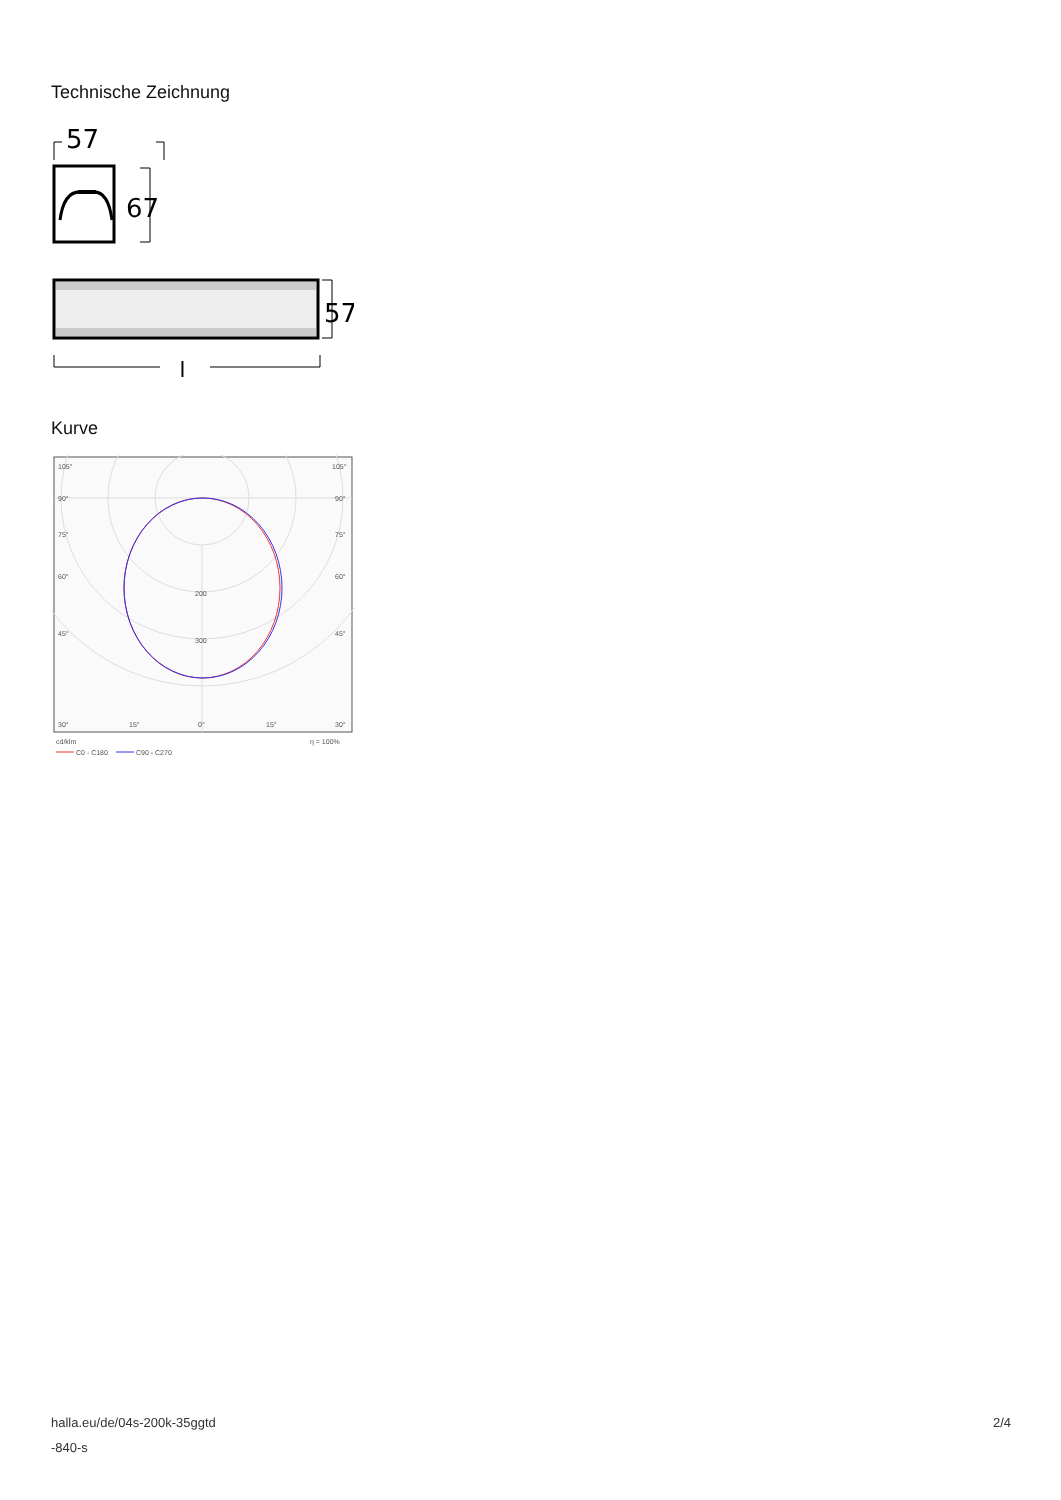Technische Zeichnung
57
67
57
l
Kurve
105°
105°
90°
90°
75°
75°
60°
60°
45°
45°
200
300
30°
15°
0°
15°
30°
cd/klm
η = 100%
C0 - C180
C90 - C270
halla.eu/de/04s-200k-35ggtd
-840-s
2/4